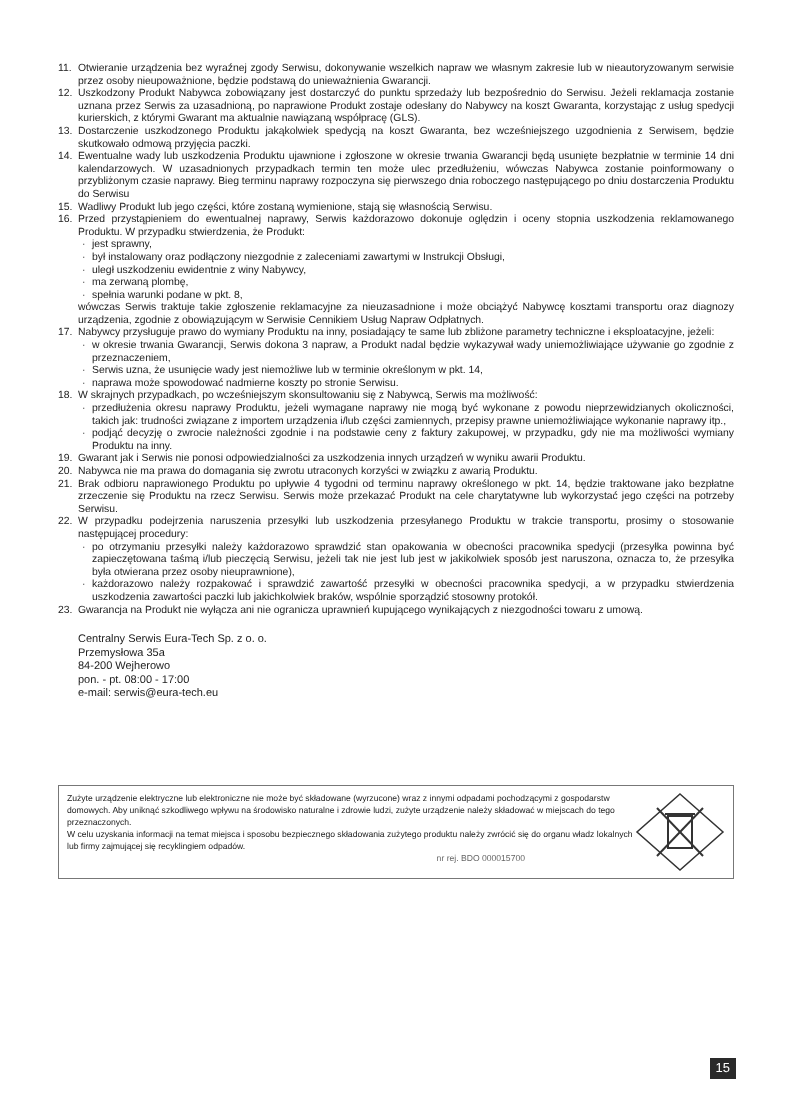11. Otwieranie urządzenia bez wyraźnej zgody Serwisu, dokonywanie wszelkich napraw we własnym zakresie lub w nieautoryzowanym serwisie przez osoby nieupoważnione, będzie podstawą do unieważnienia Gwarancji.
12. Uszkodzony Produkt Nabywca zobowiązany jest dostarczyć do punktu sprzedaży lub bezpośrednio do Serwisu. Jeżeli reklamacja zostanie uznana przez Serwis za uzasadnioną, po naprawione Produkt zostaje odesłany do Nabywcy na koszt Gwaranta, korzystając z usług spedycji kurierskich, z którymi Gwarant ma aktualnie nawiązaną współpracę (GLS).
13. Dostarczenie uszkodzonego Produktu jakąkolwiek spedycją na koszt Gwaranta, bez wcześniejszego uzgodnienia z Serwisem, będzie skutkowało odmową przyjęcia paczki.
14. Ewentualne wady lub uszkodzenia Produktu ujawnione i zgłoszone w okresie trwania Gwarancji będą usunięte bezpłatnie w terminie 14 dni kalendarzowych. W uzasadnionych przypadkach termin ten może ulec przedłużeniu, wówczas Nabywca zostanie poinformowany o przybliżonym czasie naprawy. Bieg terminu naprawy rozpoczyna się pierwszego dnia roboczego następującego po dniu dostarczenia Produktu do Serwisu
15. Wadliwy Produkt lub jego części, które zostaną wymienione, stają się własnością Serwisu.
16. Przed przystąpieniem do ewentualnej naprawy, Serwis każdorazowo dokonuje oględzin i oceny stopnia uszkodzenia reklamowanego Produktu. W przypadku stwierdzenia, że Produkt:
· jest sprawny,
· był instalowany oraz podłączony niezgodnie z zaleceniami zawartymi w Instrukcji Obsługi,
· uległ uszkodzeniu ewidentnie z winy Nabywcy,
· ma zerwaną plombę,
· spełnia warunki podane w pkt. 8,
wówczas Serwis traktuje takie zgłoszenie reklamacyjne za nieuzasadnione i może obciążyć Nabywcę kosztami transportu oraz diagnozy urządzenia, zgodnie z obowiązującym w Serwisie Cennikiem Usług Napraw Odpłatnych.
17. Nabywcy przysługuje prawo do wymiany Produktu na inny, posiadający te same lub zbliżone parametry techniczne i eksploatacyjne, jeżeli:
· w okresie trwania Gwarancji, Serwis dokona 3 napraw, a Produkt nadal będzie wykazywał wady uniemożliwiające używanie go zgodnie z przeznaczeniem,
· Serwis uzna, że usunięcie wady jest niemożliwe lub w terminie określonym w pkt. 14,
· naprawa może spowodować nadmierne koszty po stronie Serwisu.
18. W skrajnych przypadkach, po wcześniejszym skonsultowaniu się z Nabywcą, Serwis ma możliwość:
· przedłużenia okresu naprawy Produktu, jeżeli wymagane naprawy nie mogą być wykonane z powodu nieprzewidzianych okoliczności, takich jak: trudności związane z importem urządzenia i/lub części zamiennych, przepisy prawne uniemożliwiające wykonanie naprawy itp.,
· podjąć decyzję o zwrocie należności zgodnie i na podstawie ceny z faktury zakupowej, w przypadku, gdy nie ma możliwości wymiany Produktu na inny.
19. Gwarant jak i Serwis nie ponosi odpowiedzialności za uszkodzenia innych urządzeń w wyniku awarii Produktu.
20. Nabywca nie ma prawa do domagania się zwrotu utraconych korzyści w związku z awarią Produktu.
21. Brak odbioru naprawionego Produktu po upływie 4 tygodni od terminu naprawy określonego w pkt. 14, będzie traktowane jako bezpłatne zrzeczenie się Produktu na rzecz Serwisu. Serwis może przekazać Produkt na cele charytatywne lub wykorzystać jego części na potrzeby Serwisu.
22. W przypadku podejrzenia naruszenia przesyłki lub uszkodzenia przesyłanego Produktu w trakcie transportu, prosimy o stosowanie następującej procedury:
· po otrzymaniu przesyłki należy każdorazowo sprawdzić stan opakowania w obecności pracownika spedycji (przesyłka powinna być zapieczętowana taśmą i/lub pieczęcią Serwisu, jeżeli tak nie jest lub jest w jakikolwiek sposób jest naruszona, oznacza to, że przesyłka była otwierana przez osoby nieuprawnione),
· każdorazowo należy rozpakować i sprawdzić zawartość przesyłki w obecności pracownika spedycji, a w przypadku stwierdzenia uszkodzenia zawartości paczki lub jakichkolwiek braków, wspólnie sporządzić stosowny protokół.
23. Gwarancja na Produkt nie wyłącza ani nie ogranicza uprawnień kupującego wynikających z niezgodności towaru z umową.
Centralny Serwis Eura-Tech Sp. z o. o.
Przemysłowa 35a
84-200 Wejherowo
pon. - pt. 08:00 - 17:00
e-mail: serwis@eura-tech.eu
Zużyte urządzenie elektryczne lub elektroniczne nie może być składowane (wyrzucone) wraz z innymi odpadami pochodzącymi z gospodarstw domowych. Aby uniknąć szkodliwego wpływu na środowisko naturalne i zdrowie ludzi, zużyte urządzenie należy składować w miejscach do tego przeznaczonych.
W celu uzyskania informacji na temat miejsca i sposobu bezpiecznego składowania zużytego produktu należy zwrócić się do organu władz lokalnych lub firmy zajmującej się recyklingiem odpadów.
nr rej. BDO 000015700
15